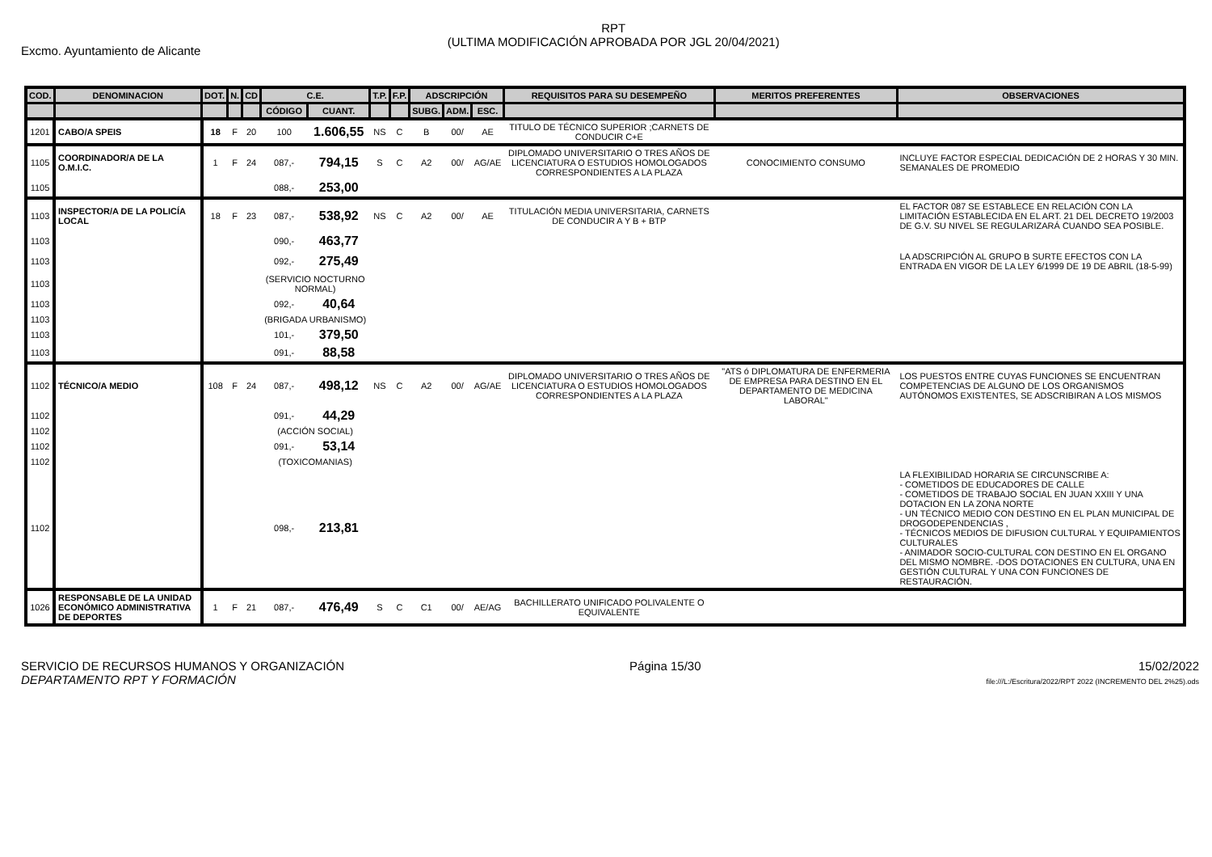Excmo. Ayuntamiento de Alicante
RPT
(ULTIMA MODIFICACIÓN APROBADA POR JGL 20/04/2021)
| COD. | DENOMINACION | DOT. | N. | CD | C.E. | | T.P. | F.P. | ADSCRIPCIÓN | | | REQUISITOS PARA SU DESEMPEÑO | MERITOS PREFERENTES | OBSERVACIONES |
| --- | --- | --- | --- | --- | --- | --- | --- | --- | --- | --- | --- | --- | --- | --- |
| | | | | | CÓDIGO | CUANT. | | | SUBG. | ADM. | ESC. | | | |
| 1201 | CABO/A SPEIS | 18 | F | 20 | 100 | 1.606,55 | NS | C | B | 00/ | AE | TITULO DE TÉCNICO SUPERIOR ;CARNETS DE CONDUCIR C+E | | |
| 1105 | COORDINADOR/A DE LA O.M.I.C. | 1 | F | 24 | 087,- | 794,15 | S | C | A2 | 00/ | AG/AE | DIPLOMADO UNIVERSITARIO O TRES AÑOS DE LICENCIATURA O ESTUDIOS HOMOLOGADOS CORRESPONDIENTES A LA PLAZA | CONOCIMIENTO CONSUMO | INCLUYE FACTOR ESPECIAL DEDICACIÓN DE 2 HORAS Y 30 MIN. SEMANALES DE PROMEDIO |
| 1105 | | | | | 088,- | 253,00 | | | | | | | | |
| 1103 | INSPECTOR/A DE LA POLICÍA LOCAL | 18 | F | 23 | 087,- | 538,92 | NS | C | A2 | 00/ | AE | TITULACIÓN MEDIA UNIVERSITARIA, CARNETS DE CONDUCIR A Y B + BTP | | EL FACTOR 087 SE ESTABLECE EN RELACIÓN CON LA LIMITACIÓN ESTABLECIDA EN EL ART. 21 DEL DECRETO 19/2003 DE G.V. SU NIVEL SE REGULARIZARÁ CUANDO SEA POSIBLE. |
| 1103 | | | | | 090,- | 463,77 | | | | | | | | |
| 1103 | | | | | 092,- | 275,49 | | | | | | | | LA ADSCRIPCIÓN AL GRUPO B SURTE EFECTOS CON LA ENTRADA EN VIGOR DE LA LEY 6/1999 DE 19 DE ABRIL (18-5-99) |
| 1103 | | | | | (SERVICIO NOCTURNO NORMAL) | | | | | | | | | |
| 1103 | | | | | 092,- | 40,64 | | | | | | | | |
| 1103 | | | | | (BRIGADA URBANISMO) | | | | | | | | | |
| 1103 | | | | | 101,- | 379,50 | | | | | | | | |
| 1103 | | | | | 091,- | 88,58 | | | | | | | | |
| 1102 | TÉCNICO/A MEDIO | 108 | F | 24 | 087,- | 498,12 | NS | C | A2 | 00/ | AG/AE | DIPLOMADO UNIVERSITARIO O TRES AÑOS DE LICENCIATURA O ESTUDIOS HOMOLOGADOS CORRESPONDIENTES A LA PLAZA | "ATS ó DIPLOMATURA DE ENFERMERIA DE EMPRESA PARA DESTINO EN EL DEPARTAMENTO DE MEDICINA LABORAL" | LOS PUESTOS ENTRE CUYAS FUNCIONES SE ENCUENTRAN COMPETENCIAS DE ALGUNO DE LOS ORGANISMOS AUTÓNOMOS EXISTENTES, SE ADSCRIBIRAN A LOS MISMOS |
| 1102 | | | | | 091,- | 44,29 | | | | | | | | |
| 1102 | | | | | (ACCIÓN SOCIAL) | | | | | | | | | |
| 1102 | | | | | 091,- | 53,14 | | | | | | | | |
| 1102 | | | | | (TOXICOMANIAS) | | | | | | | | | |
| 1102 | | | | | 098,- | 213,81 | | | | | | | | LA FLEXIBILIDAD HORARIA SE CIRCUNSCRIBE A: - COMETIDOS DE EDUCADORES DE CALLE - COMETIDOS DE TRABAJO SOCIAL EN JUAN XXIII Y UNA DOTACION EN LA ZONA NORTE - UN TÉCNICO MEDIO CON DESTINO EN EL PLAN MUNICIPAL DE DROGODEPENDENCIAS , - TÉCNICOS MEDIOS DE DIFUSION CULTURAL Y EQUIPAMIENTOS CULTURALES - ANIMADOR SOCIO-CULTURAL CON DESTINO EN EL ORGANO DEL MISMO NOMBRE. -DOS DOTACIONES EN CULTURA, UNA EN GESTIÓN CULTURAL Y UNA CON FUNCIONES DE RESTAURACIÓN. |
| 1026 | RESPONSABLE DE LA UNIDAD ECONÓMICO ADMINISTRATIVA DE DEPORTES | 1 | F | 21 | 087,- | 476,49 | S | C | C1 | 00/ | AE/AG | BACHILLERATO UNIFICADO POLIVALENTE O EQUIVALENTE | | |
SERVICIO DE RECURSOS HUMANOS Y ORGANIZACIÓN
DEPARTAMENTO RPT Y FORMACIÓN
Página 15/30 15/02/2022
file:///L:/Escritura/2022/RPT 2022 (INCREMENTO DEL 2%25).ods